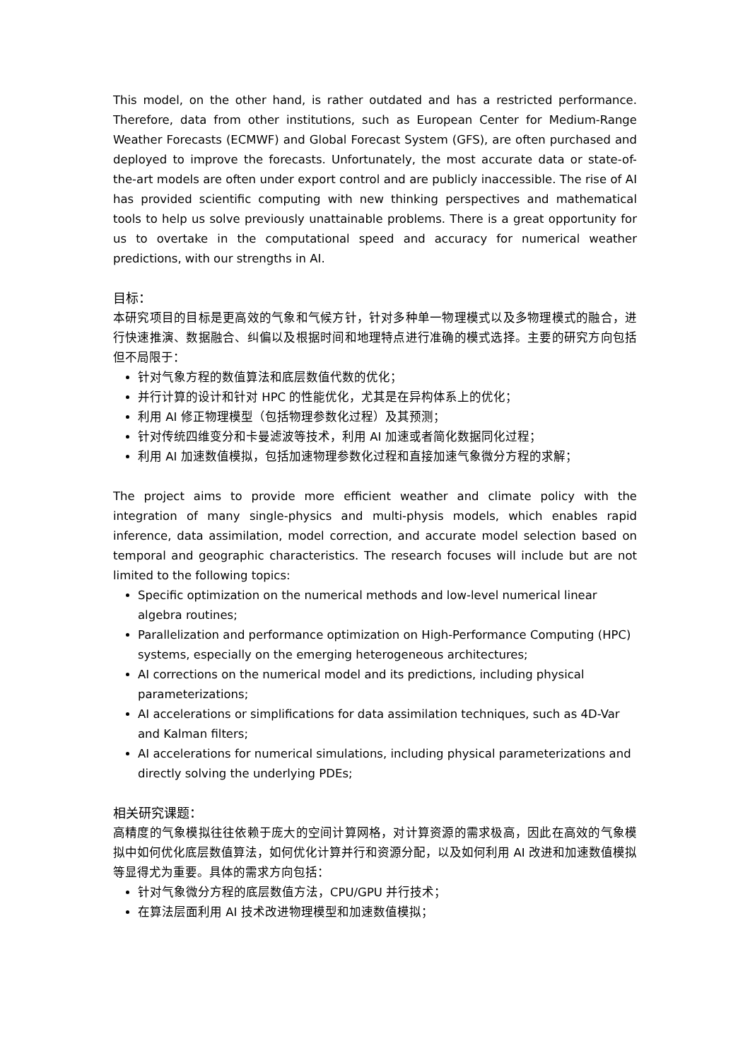This model, on the other hand, is rather outdated and has a restricted performance. Therefore, data from other institutions, such as European Center for Medium-Range Weather Forecasts (ECMWF) and Global Forecast System (GFS), are often purchased and deployed to improve the forecasts. Unfortunately, the most accurate data or state-of-the-art models are often under export control and are publicly inaccessible. The rise of AI has provided scientific computing with new thinking perspectives and mathematical tools to help us solve previously unattainable problems. There is a great opportunity for us to overtake in the computational speed and accuracy for numerical weather predictions, with our strengths in AI.
目标：
本研究项目的目标是更高效的气象和气候方针，针对多种单一物理模式以及多物理模式的融合，进行快速推演、数据融合、纠偏以及根据时间和地理特点进行准确的模式选择。主要的研究方向包括但不局限于：
针对气象方程的数值算法和底层数值代数的优化；
并行计算的设计和针对 HPC 的性能优化，尤其是在异构体系上的优化；
利用 AI 修正物理模型（包括物理参数化过程）及其预测；
针对传统四维变分和卡曼滤波等技术，利用 AI 加速或者简化数据同化过程；
利用 AI 加速数值模拟，包括加速物理参数化过程和直接加速气象微分方程的求解；
The project aims to provide more efficient weather and climate policy with the integration of many single-physics and multi-physis models, which enables rapid inference, data assimilation, model correction, and accurate model selection based on temporal and geographic characteristics. The research focuses will include but are not limited to the following topics:
Specific optimization on the numerical methods and low-level numerical linear algebra routines;
Parallelization and performance optimization on High-Performance Computing (HPC) systems, especially on the emerging heterogeneous architectures;
AI corrections on the numerical model and its predictions, including physical parameterizations;
AI accelerations or simplifications for data assimilation techniques, such as 4D-Var and Kalman filters;
AI accelerations for numerical simulations, including physical parameterizations and directly solving the underlying PDEs;
相关研究课题：
高精度的气象模拟往往依赖于庞大的空间计算网格，对计算资源的需求极高，因此在高效的气象模拟中如何优化底层数值算法，如何优化计算并行和资源分配，以及如何利用 AI 改进和加速数值模拟等显得尤为重要。具体的需求方向包括：
针对气象微分方程的底层数值方法，CPU/GPU 并行技术；
在算法层面利用 AI 技术改进物理模型和加速数值模拟；